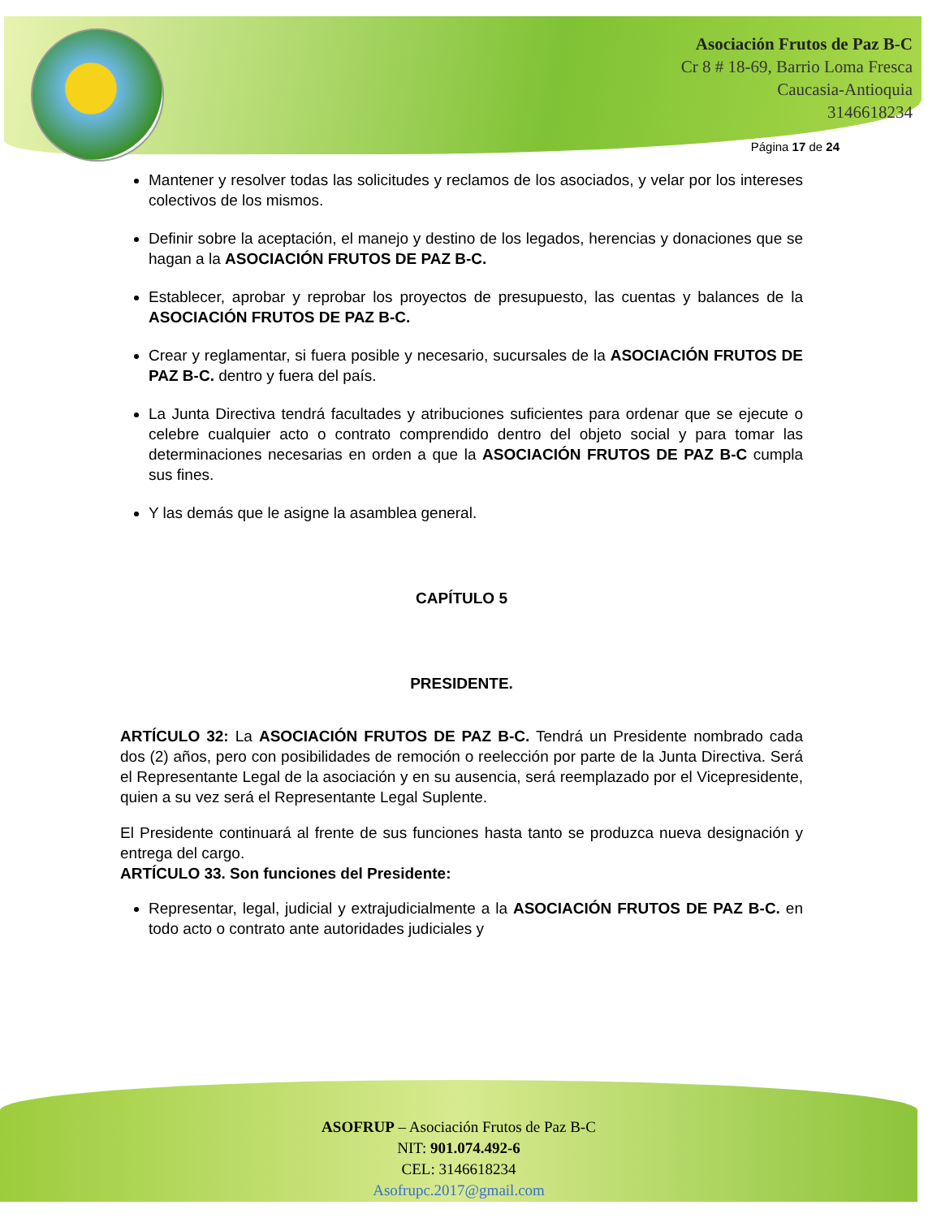Asociación Frutos de Paz B-C
Cr 8 # 18-69, Barrio Loma Fresca
Caucasia-Antioquia
3146618234
Página 17 de 24
Mantener y resolver todas las solicitudes y reclamos de los asociados, y velar por los intereses colectivos de los mismos.
Definir sobre la aceptación, el manejo y destino de los legados, herencias y donaciones que se hagan a la ASOCIACIÓN FRUTOS DE PAZ B-C.
Establecer, aprobar y reprobar los proyectos de presupuesto, las cuentas y balances de la ASOCIACIÓN FRUTOS DE PAZ B-C.
Crear y reglamentar, si fuera posible y necesario, sucursales de la ASOCIACIÓN FRUTOS DE PAZ B-C. dentro y fuera del país.
La Junta Directiva tendrá facultades y atribuciones suficientes para ordenar que se ejecute o celebre cualquier acto o contrato comprendido dentro del objeto social y para tomar las determinaciones necesarias en orden a que la ASOCIACIÓN FRUTOS DE PAZ B-C cumpla sus fines.
Y las demás que le asigne la asamblea general.
CAPÍTULO 5
PRESIDENTE.
ARTÍCULO 32: La ASOCIACIÓN FRUTOS DE PAZ B-C. Tendrá un Presidente nombrado cada dos (2) años, pero con posibilidades de remoción o reelección por parte de la Junta Directiva. Será el Representante Legal de la asociación y en su ausencia, será reemplazado por el Vicepresidente, quien a su vez será el Representante Legal Suplente.
El Presidente continuará al frente de sus funciones hasta tanto se produzca nueva designación y entrega del cargo.
ARTÍCULO 33. Son funciones del Presidente:
Representar, legal, judicial y extrajudicialmente a la ASOCIACIÓN FRUTOS DE PAZ B-C. en todo acto o contrato ante autoridades judiciales y
ASOFRUP – Asociación Frutos de Paz B-C
NIT: 901.074.492-6
CEL: 3146618234
Asofrupc.2017@gmail.com